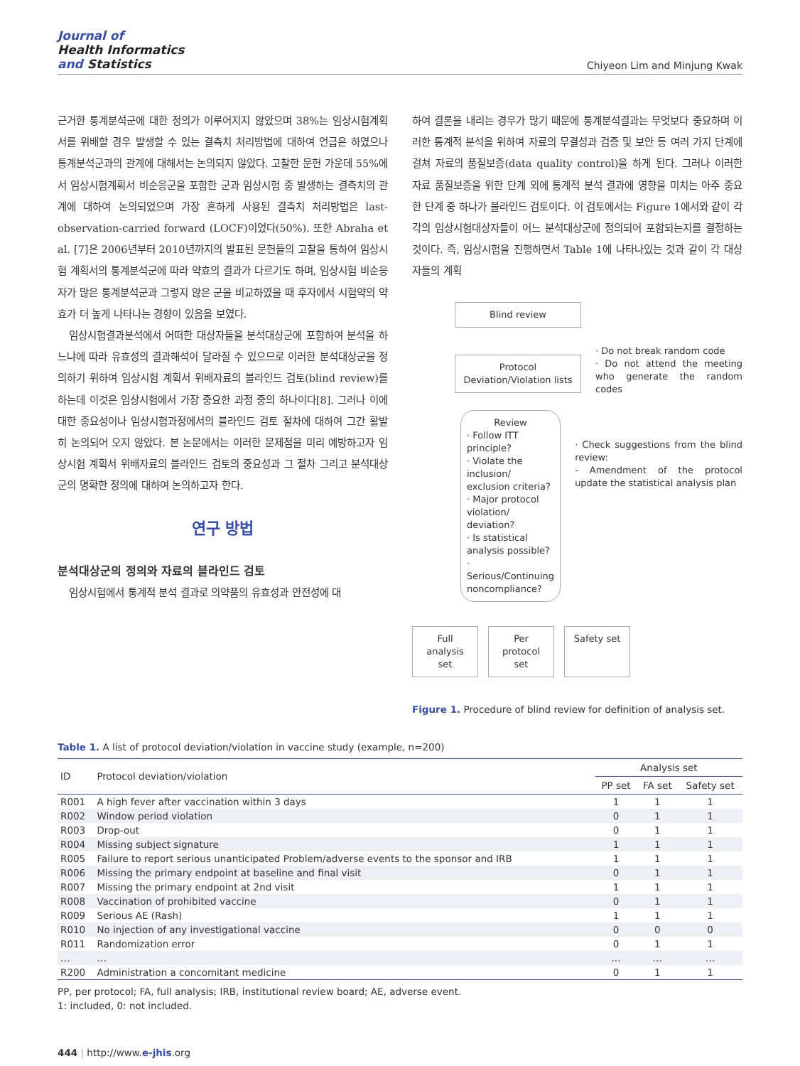Journal of
Health Informatics
and Statistics
Chiyeon Lim and Minjung Kwak
근거한 통계분석군에 대한 정의가 이루어지지 않았으며 38%는 임상시험계획서를 위배할 경우 발생할 수 있는 결측치 처리방법에 대하여 언급은 하였으나 통계분석군과의 관계에 대해서는 논의되지 않았다. 고찰한 문헌 가운데 55%에서 임상시험계획서 비순응군을 포함한 군과 임상시험 중 발생하는 결측치의 관계에 대하여 논의되었으며 가장 흔하게 사용된 결측치 처리방법은 last-observation-carried forward (LOCF)이었다(50%). 또한 Abraha et al. [7]은 2006년부터 2010년까지의 발표된 문헌들의 고찰을 통하여 임상시험 계획서의 통계분석군에 따라 약효의 결과가 다르기도 하며, 임상시험 비순응자가 많은 통계분석군과 그렇지 않은 군을 비교하였을 때 후자에서 시험약의 약효가 더 높게 나타나는 경향이 있음을 보였다.
임상시험결과분석에서 어떠한 대상자들을 분석대상군에 포함하여 분석을 하느냐에 따라 유효성의 결과해석이 달라질 수 있으므로 이러한 분석대상군을 정의하기 위하여 임상시험 계획서 위배자료의 블라인드 검토(blind review)를 하는데 이것은 임상시험에서 가장 중요한 과정 중의 하나이다[8]. 그러나 이에 대한 중요성이나 임상시험과정에서의 블라인드 검토 절차에 대하여 그간 활발히 논의되어 오지 않았다. 본 논문에서는 이러한 문제점을 미리 예방하고자 임상시험 계획서 위배자료의 블라인드 검토의 중요성과 그 절차 그리고 분석대상군의 명확한 정의에 대하여 논의하고자 한다.
연구 방법
분석대상군의 정의와 자료의 블라인드 검토
임상시험에서 통계적 분석 결과로 의약품의 유효성과 안전성에 대
하여 결론을 내리는 경우가 많기 때문에 통계분석결과는 무엇보다 중요하며 이러한 통계적 분석을 위하여 자료의 무결성과 검증 및 보안 등 여러 가지 단계에 걸쳐 자료의 품질보증(data quality control)을 하게 된다. 그러나 이러한 자료 품질보증을 위한 단계 외에 통계적 분석 결과에 영향을 미치는 아주 중요한 단계 중 하나가 블라인드 검토이다. 이 검토에서는 Figure 1에서와 같이 각각의 임상시험대상자들이 어느 분석대상군에 정의되어 포함되는지를 결정하는 것이다. 즉, 임상시험을 진행하면서 Table 1에 나타나있는 것과 같이 각 대상자들의 계획
Blind review
Protocol Deviation/Violation lists
· Do not break random code
· Do not attend the meeting who generate the random codes
Review
· Follow ITT principle?
· Violate the inclusion/ exclusion criteria?
· Major protocol violation/ deviation?
· Is statistical analysis possible?
· Serious/Continuing noncompliance?
· Check suggestions from the blind review:
- Amendment of the protocol update the statistical analysis plan
Full analysis set
Per protocol set
Safety set
Figure 1. Procedure of blind review for definition of analysis set.
Table 1. A list of protocol deviation/violation in vaccine study (example, n=200)
| ID | Protocol deviation/violation | Analysis set | | |
| --- | --- | --- | --- | --- |
| | | PP set | FA set | Safety set |
| R001 | A high fever after vaccination within 3 days | 1 | 1 | 1 |
| R002 | Window period violation | 0 | 1 | 1 |
| R003 | Drop-out | 0 | 1 | 1 |
| R004 | Missing subject signature | 1 | 1 | 1 |
| R005 | Failure to report serious unanticipated Problem/adverse events to the sponsor and IRB | 1 | 1 | 1 |
| R006 | Missing the primary endpoint at baseline and final visit | 0 | 1 | 1 |
| R007 | Missing the primary endpoint at 2nd visit | 1 | 1 | 1 |
| R008 | Vaccination of prohibited vaccine | 0 | 1 | 1 |
| R009 | Serious AE (Rash) | 1 | 1 | 1 |
| R010 | No injection of any investigational vaccine | 0 | 0 | 0 |
| R011 | Randomization error | 0 | 1 | 1 |
| … | … | … | … | … |
| R200 | Administration a concomitant medicine | 0 | 1 | 1 |
PP, per protocol; FA, full analysis; IRB, institutional review board; AE, adverse event.
1: included, 0: not included.
444 | http://www.e-jhis.org